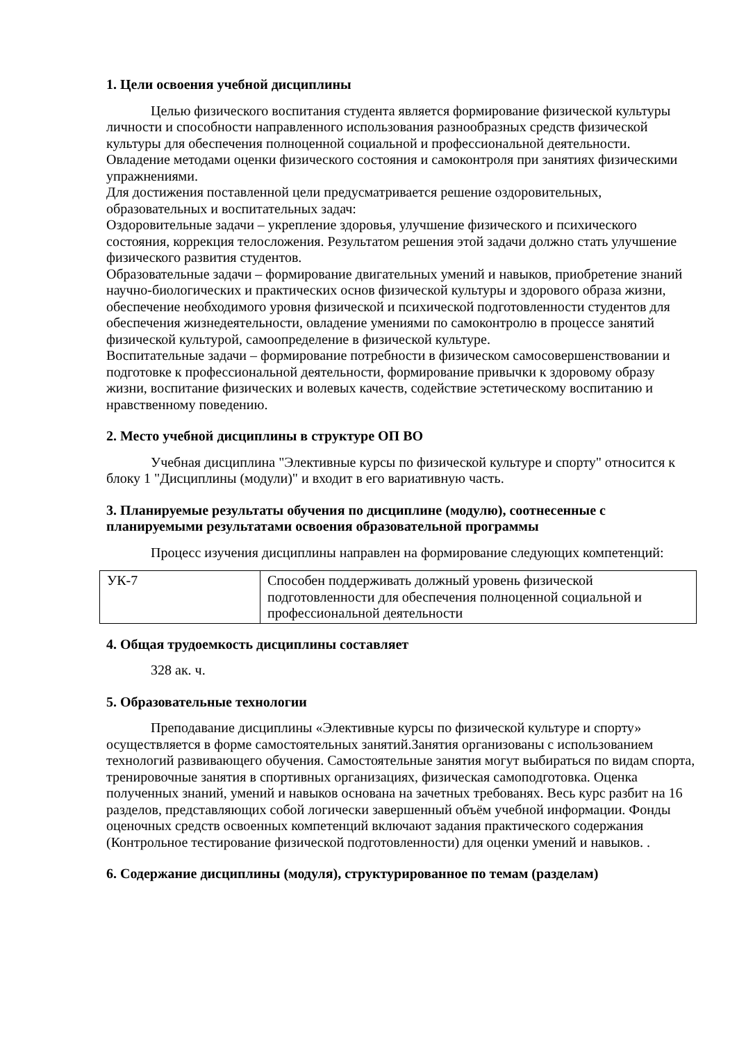1. Цели освоения учебной дисциплины
Целью физического воспитания студента является формирование физической культуры личности и способности направленного использования разнообразных средств физической культуры для обеспечения полноценной социальной и профессиональной деятельности. Овладение методами оценки физического состояния и самоконтроля при занятиях физическими упражнениями.
Для достижения поставленной цели предусматривается решение оздоровительных, образовательных и воспитательных задач:
Оздоровительные задачи – укрепление здоровья, улучшение физического и психического состояния, коррекция телосложения. Результатом решения этой задачи должно стать улучшение физического развития студентов.
Образовательные задачи – формирование двигательных умений и навыков, приобретение знаний научно-биологических и практических основ физической культуры и здорового образа жизни, обеспечение необходимого уровня физической и психической подготовленности студентов для обеспечения жизнедеятельности, овладение умениями по самоконтролю в процессе занятий физической культурой, самоопределение в физической культуре.
Воспитательные задачи – формирование потребности в физическом самосовершенствовании и подготовке к профессиональной деятельности, формирование привычки к здоровому образу жизни, воспитание физических и волевых качеств, содействие эстетическому воспитанию и нравственному поведению.
2. Место учебной дисциплины в структуре ОП ВО
Учебная дисциплина "Элективные курсы по физической культуре и спорту" относится к блоку 1 "Дисциплины (модули)" и входит в его вариативную часть.
3. Планируемые результаты обучения по дисциплине (модулю), соотнесенные с планируемыми результатами освоения образовательной программы
Процесс изучения дисциплины направлен на формирование следующих компетенций:
| УК-7 | Способен поддерживать должный уровень физической подготовленности для обеспечения полноценной социальной и профессиональной деятельности |
4. Общая трудоемкость дисциплины составляет
328 ак. ч.
5. Образовательные технологии
Преподавание дисциплины «Элективные курсы по физической культуре и спорту» осуществляется в форме самостоятельных занятий.Занятия организованы с использованием технологий развивающего обучения. Самостоятельные занятия могут выбираться по видам спорта, тренировочные занятия в спортивных организациях, физическая самоподготовка. Оценка полученных знаний, умений и навыков основана на зачетных требованях. Весь курс разбит на 16 разделов, представляющих собой логически завершенный объём учебной информации. Фонды оценочных средств освоенных компетенций включают задания практического содержания (Контрольное тестирование физической подготовленности) для оценки умений и навыков. .
6. Содержание дисциплины (модуля), структурированное по темам (разделам)